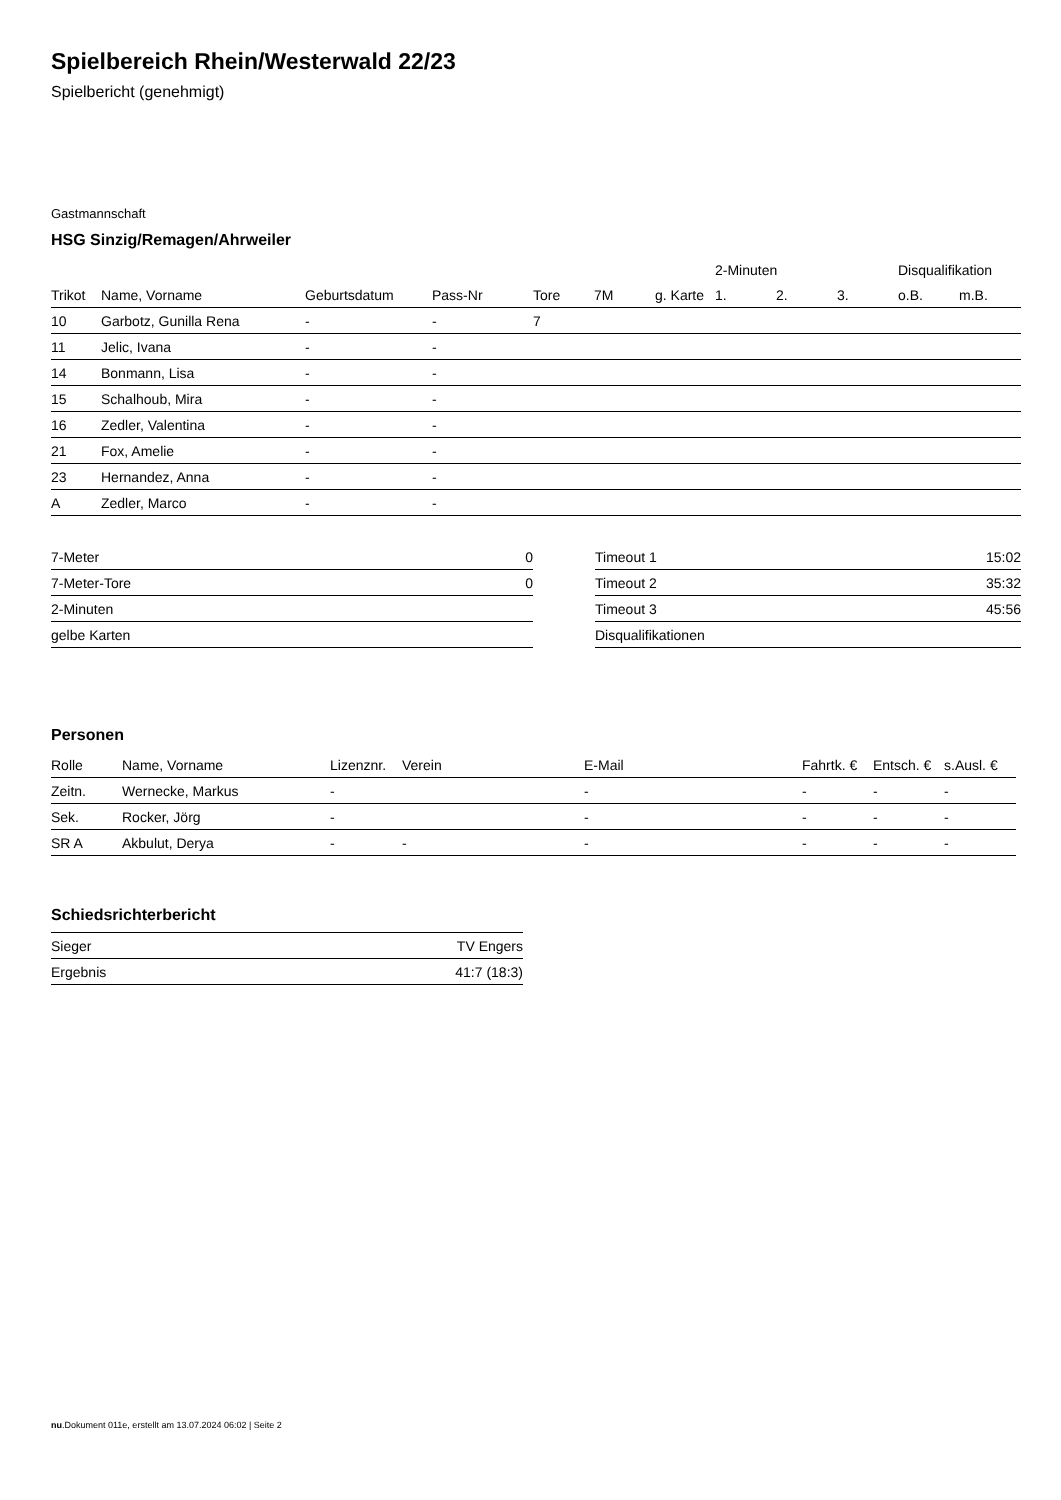Spielbereich Rhein/Westerwald 22/23
Spielbericht (genehmigt)
Gastmannschaft
HSG Sinzig/Remagen/Ahrweiler
| | | | | | | | 2-Minuten | | | Disqualifikation | |
| --- | --- | --- | --- | --- | --- | --- | --- | --- | --- | --- | --- |
| Trikot | Name, Vorname | Geburtsdatum | Pass-Nr | Tore | 7M | g. Karte | 1. | 2. | 3. | o.B. | m.B. |
| 10 | Garbotz, Gunilla Rena | - | - | 7 | | | | | | | |
| 11 | Jelic, Ivana | - | - | | | | | | | | |
| 14 | Bonmann, Lisa | - | - | | | | | | | | |
| 15 | Schalhoub, Mira | - | - | | | | | | | | |
| 16 | Zedler, Valentina | - | - | | | | | | | | |
| 21 | Fox, Amelie | - | - | | | | | | | | |
| 23 | Hernandez, Anna | - | - | | | | | | | | |
| A | Zedler, Marco | - | - | | | | | | | | |
| 7-Meter | 0 |
| 7-Meter-Tore | 0 |
| 2-Minuten | |
| gelbe Karten | |
| Timeout 1 | 15:02 |
| Timeout 2 | 35:32 |
| Timeout 3 | 45:56 |
| Disqualifikationen | |
Personen
| Rolle | Name, Vorname | Lizenznr. | Verein | E-Mail | Fahrtk. € | Entsch. € | s.Ausl. € |
| --- | --- | --- | --- | --- | --- | --- | --- |
| Zeitn. | Wernecke, Markus | - | | - | - | - | - |
| Sek. | Rocker, Jörg | - | | - | - | - | - |
| SR A | Akbulut, Derya | - | - | - | - | - | - |
Schiedsrichterbericht
| Sieger | TV Engers |
| Ergebnis | 41:7 (18:3) |
nu.Dokument 011e, erstellt am 13.07.2024 06:02 | Seite 2